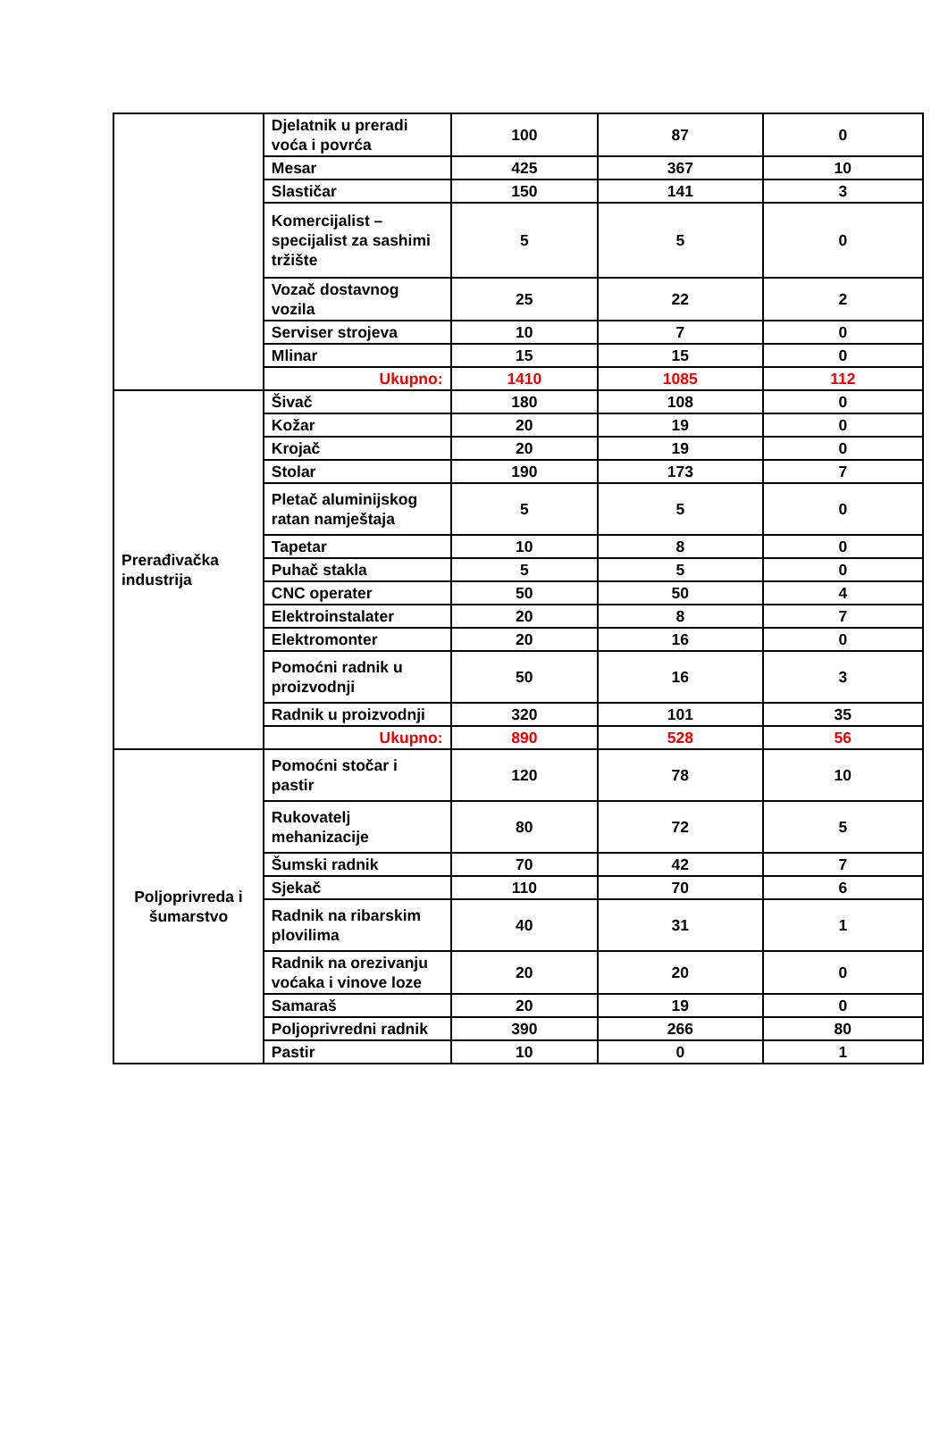| | Djelatnik u preradi voća i povrća | 100 | 87 | 0 |
| | Mesar | 425 | 367 | 10 |
| | Slastičar | 150 | 141 | 3 |
| | Komercijalist – specijalist za sashimi tržište | 5 | 5 | 0 |
| | Vozač dostavnog vozila | 25 | 22 | 2 |
| | Serviser strojeva | 10 | 7 | 0 |
| | Mlinar | 15 | 15 | 0 |
| | Ukupno: | 1410 | 1085 | 112 |
| Prerađivačka industrija | Šivač | 180 | 108 | 0 |
| | Kožar | 20 | 19 | 0 |
| | Krojač | 20 | 19 | 0 |
| | Stolar | 190 | 173 | 7 |
| | Pletač aluminijskog ratan namještaja | 5 | 5 | 0 |
| | Tapetar | 10 | 8 | 0 |
| | Puhač stakla | 5 | 5 | 0 |
| | CNC operater | 50 | 50 | 4 |
| | Elektroinstalater | 20 | 8 | 7 |
| | Elektromonter | 20 | 16 | 0 |
| | Pomoćni radnik u proizvodnji | 50 | 16 | 3 |
| | Radnik u proizvodnji | 320 | 101 | 35 |
| | Ukupno: | 890 | 528 | 56 |
| Poljoprivreda i šumarstvo | Pomoćni stočar i pastir | 120 | 78 | 10 |
| | Rukovatelj mehanizacije | 80 | 72 | 5 |
| | Šumski radnik | 70 | 42 | 7 |
| | Sjekač | 110 | 70 | 6 |
| | Radnik na ribarskim plovilima | 40 | 31 | 1 |
| | Radnik na orezivanju voćaka i vinove loze | 20 | 20 | 0 |
| | Samaraš | 20 | 19 | 0 |
| | Poljoprivredni radnik | 390 | 266 | 80 |
| | Pastir | 10 | 0 | 1 |